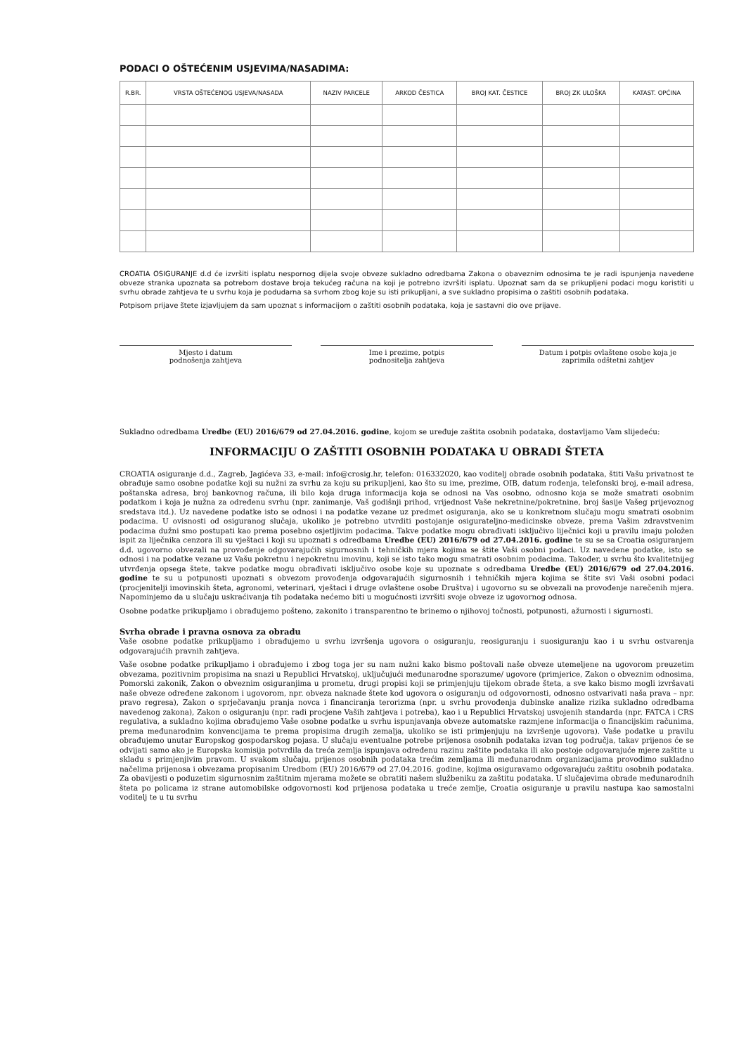PODACI O OŠTEĆENIM USJEVIMA/NASADIMA:
| R.BR. | VRSTA OŠTEĆENOG USJEVA/NASADA | NAZIV PARCELE | ARKOD ČESTICA | BROJ KAT. ČESTICE | BROJ ZK ULOŠKA | KATAST. OPĆINA |
| --- | --- | --- | --- | --- | --- | --- |
CROATIA OSIGURANJE d.d će izvršiti isplatu nespornog dijela svoje obveze sukladno odredbama Zakona o obaveznim odnosima te je radi ispunjenja navedene obveze stranka upoznata sa potrebom dostave broja tekućeg računa na koji je potrebno izvršiti isplatu. Upoznat sam da se prikupljeni podaci mogu koristiti u svrhu obrade zahtjeva te u svrhu koja je podudarna sa svrhom zbog koje su isti prikupljani, a sve sukladno propisima o zaštiti osobnih podataka.
Potpisom prijave štete izjavljujem da sam upoznat s informacijom o zaštiti osobnih podataka, koja je sastavni dio ove prijave.
Mjesto i datum
podnošenja zahtjeva
Ime i prezime, potpis
podnositelja zahtjeva
Datum i potpis ovlaštene osobe koja je
zaprimila odštetni zahtjev
Sukladno odredbama Uredbe (EU) 2016/679 od 27.04.2016. godine, kojom se uređuje zaštita osobnih podataka, dostavljamo Vam slijedeću:
INFORMACIJU O ZAŠTITI OSOBNIH PODATAKA U OBRADI ŠTETA
CROATIA osiguranje d.d., Zagreb, Jagićeva 33, e-mail: info@crosig.hr, telefon: 016332020, kao voditelj obrade osobnih podataka, štiti Vašu privatnost te obrađuje samo osobne podatke koji su nužni za svrhu za koju su prikupljeni, kao što su ime, prezime, OIB, datum rođenja, telefonski broj, e-mail adresa, poštanska adresa, broj bankovnog računa, ili bilo koja druga informacija koja se odnosi na Vas osobno, odnosno koja se može smatrati osobnim podatkom i koja je nužna za određenu svrhu (npr. zanimanje, Vaš godišnji prihod, vrijednost Vaše nekretnine/pokretnine, broj šasije Vašeg prijevoznog sredstava itd.). Uz navedene podatke isto se odnosi i na podatke vezane uz predmet osiguranja, ako se u konkretnom slučaju mogu smatrati osobnim podacima. U ovisnosti od osiguranog slučaja, ukoliko je potrebno utvrditi postojanje osigurateljno-medicinske obveze, prema Vašim zdravstvenim podacima dužni smo postupati kao prema posebno osjetljivim podacima. Takve podatke mogu obrađivati isključivo liječnici koji u pravilu imaju položen ispit za liječnika cenzora ili su vještaci i koji su upoznati s odredbama Uredbe (EU) 2016/679 od 27.04.2016. godine te su se sa Croatia osiguranjem d.d. ugovorno obvezali na provođenje odgovarajućih sigurnosnih i tehničkih mjera kojima se štite Vaši osobni podaci. Uz navedene podatke, isto se odnosi i na podatke vezane uz Vašu pokretnu i nepokretnu imovinu, koji se isto tako mogu smatrati osobnim podacima. Također, u svrhu što kvalitetnijeg utvrđenja opsega štete, takve podatke mogu obrađivati isključivo osobe koje su upoznate s odredbama Uredbe (EU) 2016/679 od 27.04.2016. godine te su u potpunosti upoznati s obvezom provođenja odgovarajućih sigurnosnih i tehničkih mjera kojima se štite svi Vaši osobni podaci (procjenitelji imovinskih šteta, agronomi, veterinari, vještaci i druge ovlaštene osobe Društva) i ugovorno su se obvezali na provođenje narečenih mjera. Napominjemo da u slučaju uskraćivanja tih podataka nećemo biti u mogućnosti izvršiti svoje obveze iz ugovornog odnosa.
Osobne podatke prikupljamo i obrađujemo pošteno, zakonito i transparentno te brinemo o njihovoj točnosti, potpunosti, ažurnosti i sigurnosti.
Svrha obrade i pravna osnova za obradu
Vaše osobne podatke prikupljamo i obrađujemo u svrhu izvršenja ugovora o osiguranju, reosiguranju i suosiguranju kao i u svrhu ostvarenja odgovarajućih pravnih zahtjeva.
Vaše osobne podatke prikupljamo i obrađujemo i zbog toga jer su nam nužni kako bismo poštovali naše obveze utemeljene na ugovorom preuzetim obvezama, pozitivnim propisima na snazi u Republici Hrvatskoj, uključujući međunarodne sporazume/ ugovore (primjerice, Zakon o obveznim odnosima, Pomorski zakonik, Zakon o obveznim osiguranjima u prometu, drugi propisi koji se primjenjuju tijekom obrade šteta, a sve kako bismo mogli izvršavati naše obveze određene zakonom i ugovorom, npr. obveza naknade štete kod ugovora o osiguranju od odgovornosti, odnosno ostvarivati naša prava – npr. pravo regresa), Zakon o sprječavanju pranja novca i financiranja terorizma (npr. u svrhu provođenja dubinske analize rizika sukladno odredbama navedenog zakona), Zakon o osiguranju (npr. radi procjene Vaših zahtjeva i potreba), kao i u Republici Hrvatskoj usvojenih standarda (npr. FATCA i CRS regulativa, a sukladno kojima obrađujemo Vaše osobne podatke u svrhu ispunjavanja obveze automatske razmjene informacija o financijskim računima, prema međunarodnim konvencijama te prema propisima drugih zemalja, ukoliko se isti primjenjuju na izvršenje ugovora). Vaše podatke u pravilu obrađujemo unutar Europskog gospodarskog pojasa. U slučaju eventualne potrebe prijenosa osobnih podataka izvan tog područja, takav prijenos će se odvijati samo ako je Europska komisija potvrdila da treća zemlja ispunjava određenu razinu zaštite podataka ili ako postoje odgovarajuće mjere zaštite u skladu s primjenjivim pravom. U svakom slučaju, prijenos osobnih podataka trećim zemljama ili međunarodnm organizacijama provodimo sukladno načelima prijenosa i obvezama propisanim Uredbom (EU) 2016/679 od 27.04.2016. godine, kojima osiguravamo odgovarajuću zaštitu osobnih podataka. Za obavijesti o poduzetim sigurnosnim zaštitnim mjerama možete se obratiti našem službeniku za zaštitu podataka. U slučajevima obrade međunarodnih šteta po policama iz strane automobilske odgovornosti kod prijenosa podataka u treće zemlje, Croatia osiguranje u pravilu nastupa kao samostalni voditelj te u tu svrhu